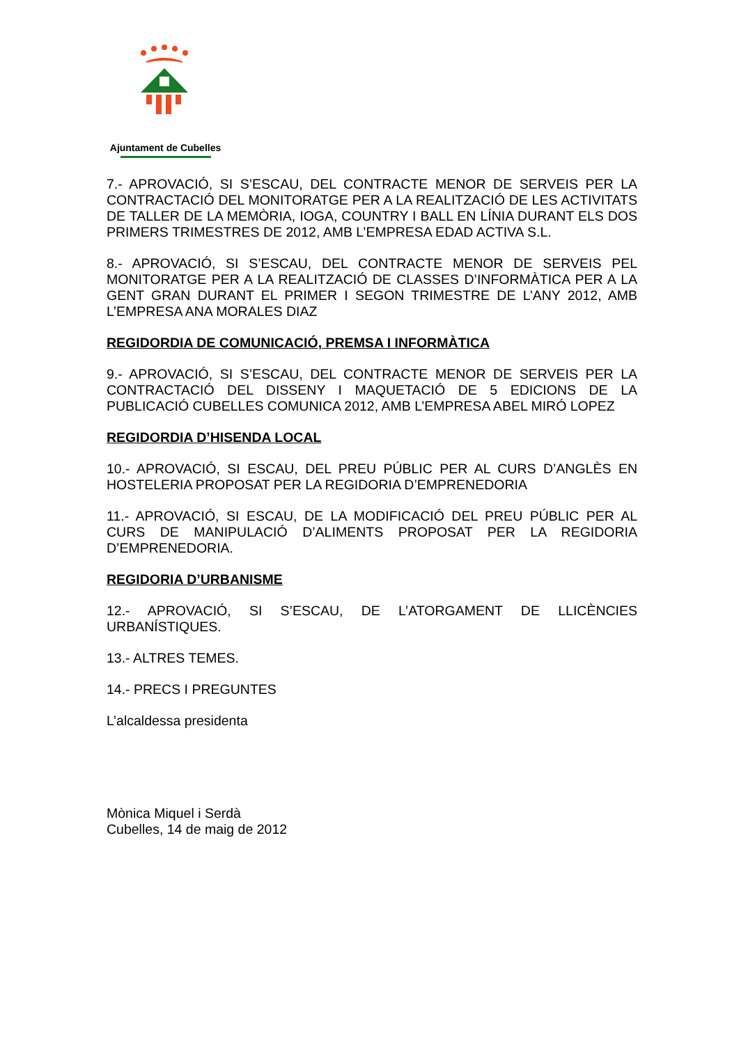Ajuntament de Cubelles
7.- APROVACIÓ, SI S’ESCAU, DEL CONTRACTE MENOR DE SERVEIS PER LA CONTRACTACIÓ DEL MONITORATGE PER A LA REALITZACIÓ DE LES ACTIVITATS DE TALLER DE LA MEMÒRIA, IOGA, COUNTRY I BALL EN LÍNIA DURANT ELS DOS PRIMERS TRIMESTRES DE 2012, AMB L’EMPRESA EDAD ACTIVA S.L.
8.- APROVACIÓ, SI S’ESCAU, DEL CONTRACTE MENOR DE SERVEIS PEL MONITORATGE PER A LA REALITZACIÓ DE CLASSES D’INFORMÀTICA PER A LA GENT GRAN DURANT EL PRIMER I SEGON TRIMESTRE DE L’ANY 2012, AMB L’EMPRESA ANA MORALES DIAZ
REGIDORDIA DE COMUNICACIÓ, PREMSA I INFORMÀTICA
9.- APROVACIÓ, SI S’ESCAU, DEL CONTRACTE MENOR DE SERVEIS PER LA CONTRACTACIÓ DEL DISSENY I MAQUETACIÓ DE 5 EDICIONS DE LA PUBLICACIÓ CUBELLES COMUNICA 2012, AMB L’EMPRESA ABEL MIRÓ LOPEZ
REGIDORDIA D’HISENDA LOCAL
10.- APROVACIÓ, SI ESCAU, DEL PREU PÚBLIC PER AL CURS D’ANGLÈS EN HOSTELERIA PROPOSAT PER LA REGIDORIA D’EMPRENEDORIA
11.- APROVACIÓ, SI ESCAU, DE LA MODIFICACIÓ DEL PREU PÚBLIC PER AL CURS DE MANIPULACIÓ D’ALIMENTS PROPOSAT PER LA REGIDORIA D’EMPRENEDORIA.
REGIDORIA D’URBANISME
12.- APROVACIÓ, SI S’ESCAU, DE L’ATORGAMENT DE LLICÈNCIES URBANÍSTIQUES.
13.- ALTRES TEMES.
14.- PRECS I PREGUNTES
L’alcaldessa presidenta
Mònica Miquel i Serdà
Cubelles, 14 de maig de 2012